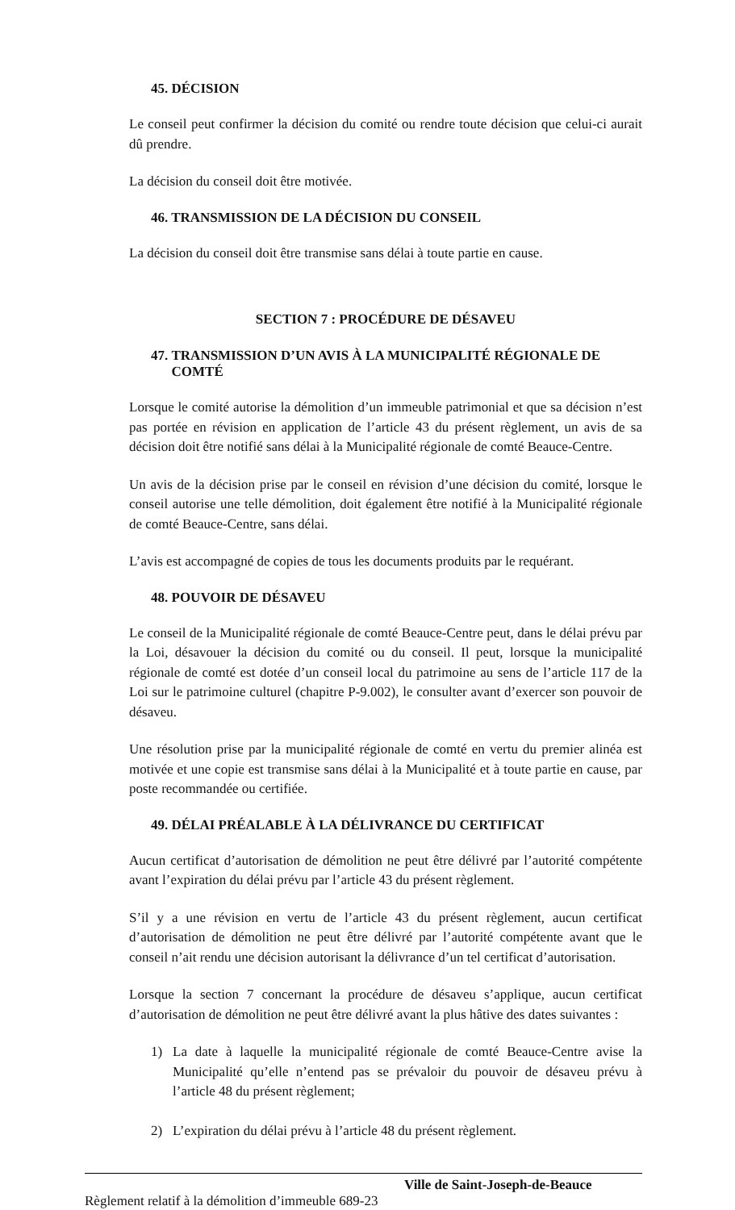45. DÉCISION
Le conseil peut confirmer la décision du comité ou rendre toute décision que celui-ci aurait dû prendre.
La décision du conseil doit être motivée.
46. TRANSMISSION DE LA DÉCISION DU CONSEIL
La décision du conseil doit être transmise sans délai à toute partie en cause.
SECTION 7 : PROCÉDURE DE DÉSAVEU
47. TRANSMISSION D’UN AVIS À LA MUNICIPALITÉ RÉGIONALE DE
COMTÉ
Lorsque le comité autorise la démolition d’un immeuble patrimonial et que sa décision n’est pas portée en révision en application de l’article 43 du présent règlement, un avis de sa décision doit être notifié sans délai à la Municipalité régionale de comté Beauce-Centre.
Un avis de la décision prise par le conseil en révision d’une décision du comité, lorsque le conseil autorise une telle démolition, doit également être notifié à la Municipalité régionale de comté Beauce-Centre, sans délai.
L’avis est accompagné de copies de tous les documents produits par le requérant.
48. POUVOIR DE DÉSAVEU
Le conseil de la Municipalité régionale de comté Beauce-Centre peut, dans le délai prévu par la Loi, désavouer la décision du comité ou du conseil. Il peut, lorsque la municipalité régionale de comté est dotée d’un conseil local du patrimoine au sens de l’article 117 de la Loi sur le patrimoine culturel (chapitre P-9.002), le consulter avant d’exercer son pouvoir de désaveu.
Une résolution prise par la municipalité régionale de comté en vertu du premier alinéa est motivée et une copie est transmise sans délai à la Municipalité et à toute partie en cause, par poste recommandée ou certifiée.
49. DÉLAI PRÉALABLE À LA DÉLIVRANCE DU CERTIFICAT
Aucun certificat d’autorisation de démolition ne peut être délivré par l’autorité compétente avant l’expiration du délai prévu par l’article 43 du présent règlement.
S’il y a une révision en vertu de l’article 43 du présent règlement, aucun certificat d’autorisation de démolition ne peut être délivré par l’autorité compétente avant que le conseil n’ait rendu une décision autorisant la délivrance d’un tel certificat d’autorisation.
Lorsque la section 7 concernant la procédure de désaveu s’applique, aucun certificat d’autorisation de démolition ne peut être délivré avant la plus hâtive des dates suivantes :
1) La date à laquelle la municipalité régionale de comté Beauce-Centre avise la Municipalité qu’elle n’entend pas se prévaloir du pouvoir de désaveu prévu à l’article 48 du présent règlement;
2) L’expiration du délai prévu à l’article 48 du présent règlement.
Ville de Saint-Joseph-de-Beauce
Règlement relatif à la démolition d’immeuble 689-23